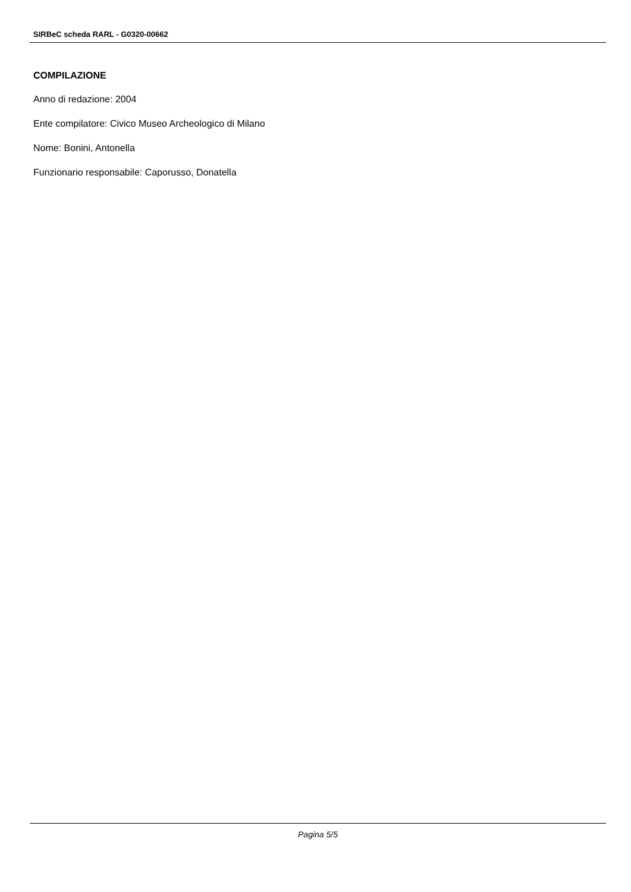SIRBeC scheda RARL - G0320-00662
COMPILAZIONE
Anno di redazione: 2004
Ente compilatore: Civico Museo Archeologico di Milano
Nome: Bonini, Antonella
Funzionario responsabile: Caporusso, Donatella
Pagina 5/5